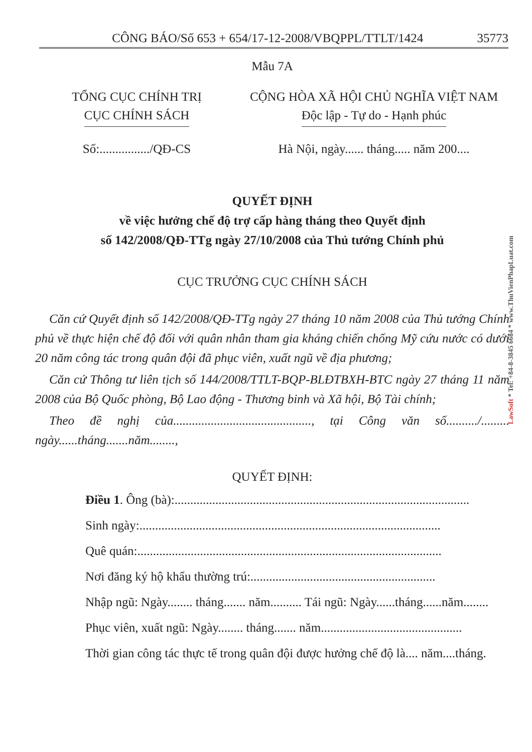CÔNG BÁO/Số 653 + 654/17-12-2008/VBQPPL/TTLT/1424 35773
Mẫu 7A
TỔNG CỤC CHÍNH TRỊ
CỤC CHÍNH SÁCH
CỘNG HÒA XÃ HỘI CHỦ NGHĨA VIỆT NAM
Độc lập - Tự do - Hạnh phúc
Số:................/QĐ-CS Hà Nội, ngày...... tháng..... năm 200....
QUYẾT ĐỊNH
về việc hưởng chế độ trợ cấp hàng tháng theo Quyết định
số 142/2008/QĐ-TTg ngày 27/10/2008 của Thủ tướng Chính phủ
CỤC TRƯỞNG CỤC CHÍNH SÁCH
Căn cứ Quyết định số 142/2008/QĐ-TTg ngày 27 tháng 10 năm 2008 của Thủ tướng Chính phủ về thực hiện chế độ đối với quân nhân tham gia kháng chiến chống Mỹ cứu nước có dưới 20 năm công tác trong quân đội đã phục viên, xuất ngũ về địa phương;
Căn cứ Thông tư liên tịch số 144/2008/TTLT-BQP-BLĐTBXH-BTC ngày 27 tháng 11 năm 2008 của Bộ Quốc phòng, Bộ Lao động - Thương binh và Xã hội, Bộ Tài chính;
Theo đề nghị của............................................, tại Công văn số........../......... ngày......tháng.......năm........,
QUYẾT ĐỊNH:
Điều 1. Ông (bà):..............................................................................................
Sinh ngày:................................................................................................
Quê quán:.................................................................................................
Nơi đăng ký hộ khẩu thường trú:...........................................................
Nhập ngũ: Ngày........ tháng....... năm.......... Tái ngũ: Ngày......tháng......năm........
Phục viên, xuất ngũ: Ngày........ tháng....... năm.............................................
Thời gian công tác thực tế trong quân đội được hưởng chế độ là.... năm....tháng.
LawSoft * Tel: +84-8-3845 6684 * www.ThuVienPhapLuat.com